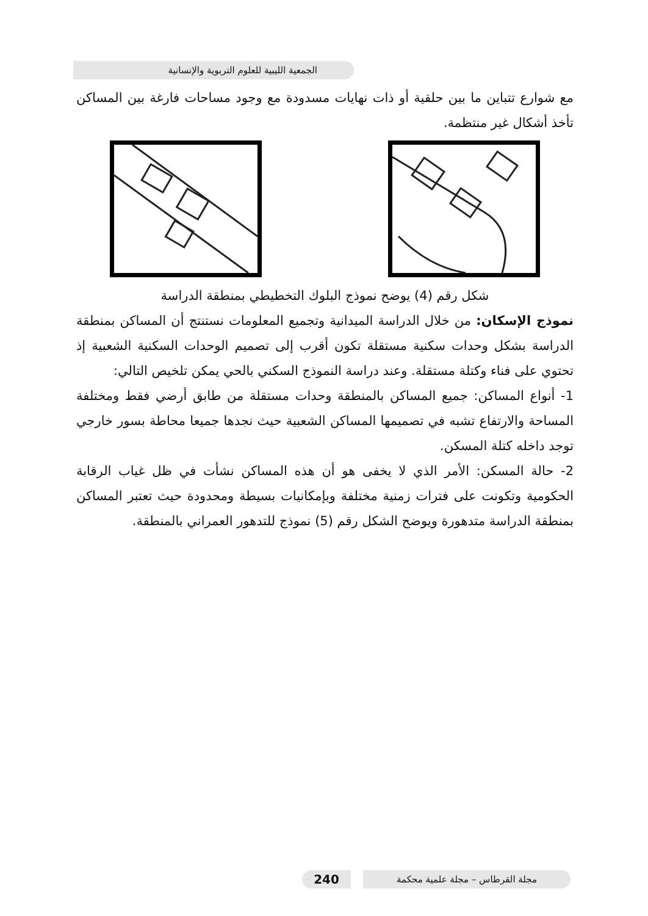الجمعية الليبية للعلوم التربوية والإنسانية
مع شوارع تتباين ما بين حلقية أو ذات نهايات مسدودة مع وجود مساحات فارغة بين المساكن تأخذ أشكال غير منتظمة.
شكل رقم (4) يوضح نموذج البلوك التخطيطي بمنطقة الدراسة
نموذج الإسكان: من خلال الدراسة الميدانية وتجميع المعلومات نستنتج أن المساكن بمنطقة الدراسة بشكل وحدات سكنية مستقلة تكون أقرب إلى تصميم الوحدات السكنية الشعبية إذ تحتوي على فناء وكتلة مستقلة. وعند دراسة النموذج السكني بالحي يمكن تلخيص التالي:
1- أنواع المساكن: جميع المساكن بالمنطقة وحدات مستقلة من طابق أرضي فقط ومختلفة المساحة والارتفاع تشبه في تصميمها المساكن الشعبية حيث نجدها جميعا محاطة بسور خارجي توجد داخله كتلة المسكن.
2- حالة المسكن: الأمر الذي لا يخفى هو أن هذه المساكن نشأت في ظل غياب الرقابة الحكومية وتكونت على فترات زمنية مختلفة وبإمكانيات بسيطة ومحدودة حيث تعتبر المساكن بمنطقة الدراسة متدهورة ويوضح الشكل رقم (5) نموذج للتدهور العمراني بالمنطقة.
240
مجلة القرطاس – مجلة علمية محكمة